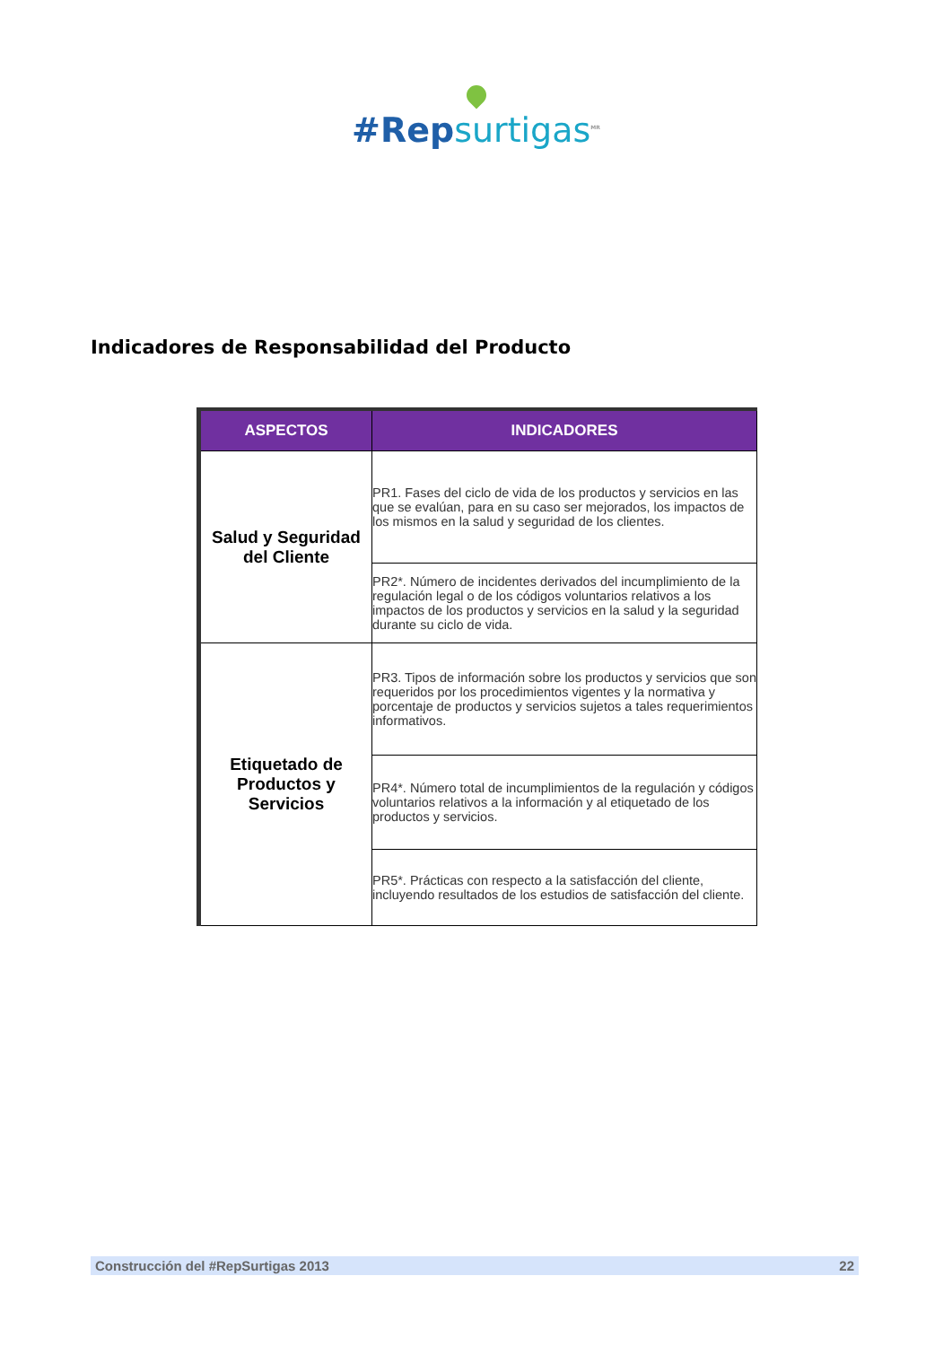#Rep surtigas<sup>MR</sup>
Indicadores de Responsabilidad del Producto
| ASPECTOS | INDICADORES |
| --- | --- |
| Salud y Seguridad del Cliente | PR1. Fases del ciclo de vida de los productos y servicios en las que se evalúan, para en su caso ser mejorados, los impactos de los mismos en la salud y seguridad de los clientes. |
| | PR2*. Número de incidentes derivados del incumplimiento de la regulación legal o de los códigos voluntarios relativos a los impactos de los productos y servicios en la salud y la seguridad durante su ciclo de vida. |
| Etiquetado de Productos y Servicios | PR3. Tipos de información sobre los productos y servicios que son requeridos por los procedimientos vigentes y la normativa y porcentaje de productos y servicios sujetos a tales requerimientos informativos. |
| | PR4*. Número total de incumplimientos de la regulación y códigos voluntarios relativos a la información y al etiquetado de los productos y servicios. |
| | PR5*. Prácticas con respecto a la satisfacción del cliente, incluyendo resultados de los estudios de satisfacción del cliente. |
Construcción del #RepSurtigas 2013 22